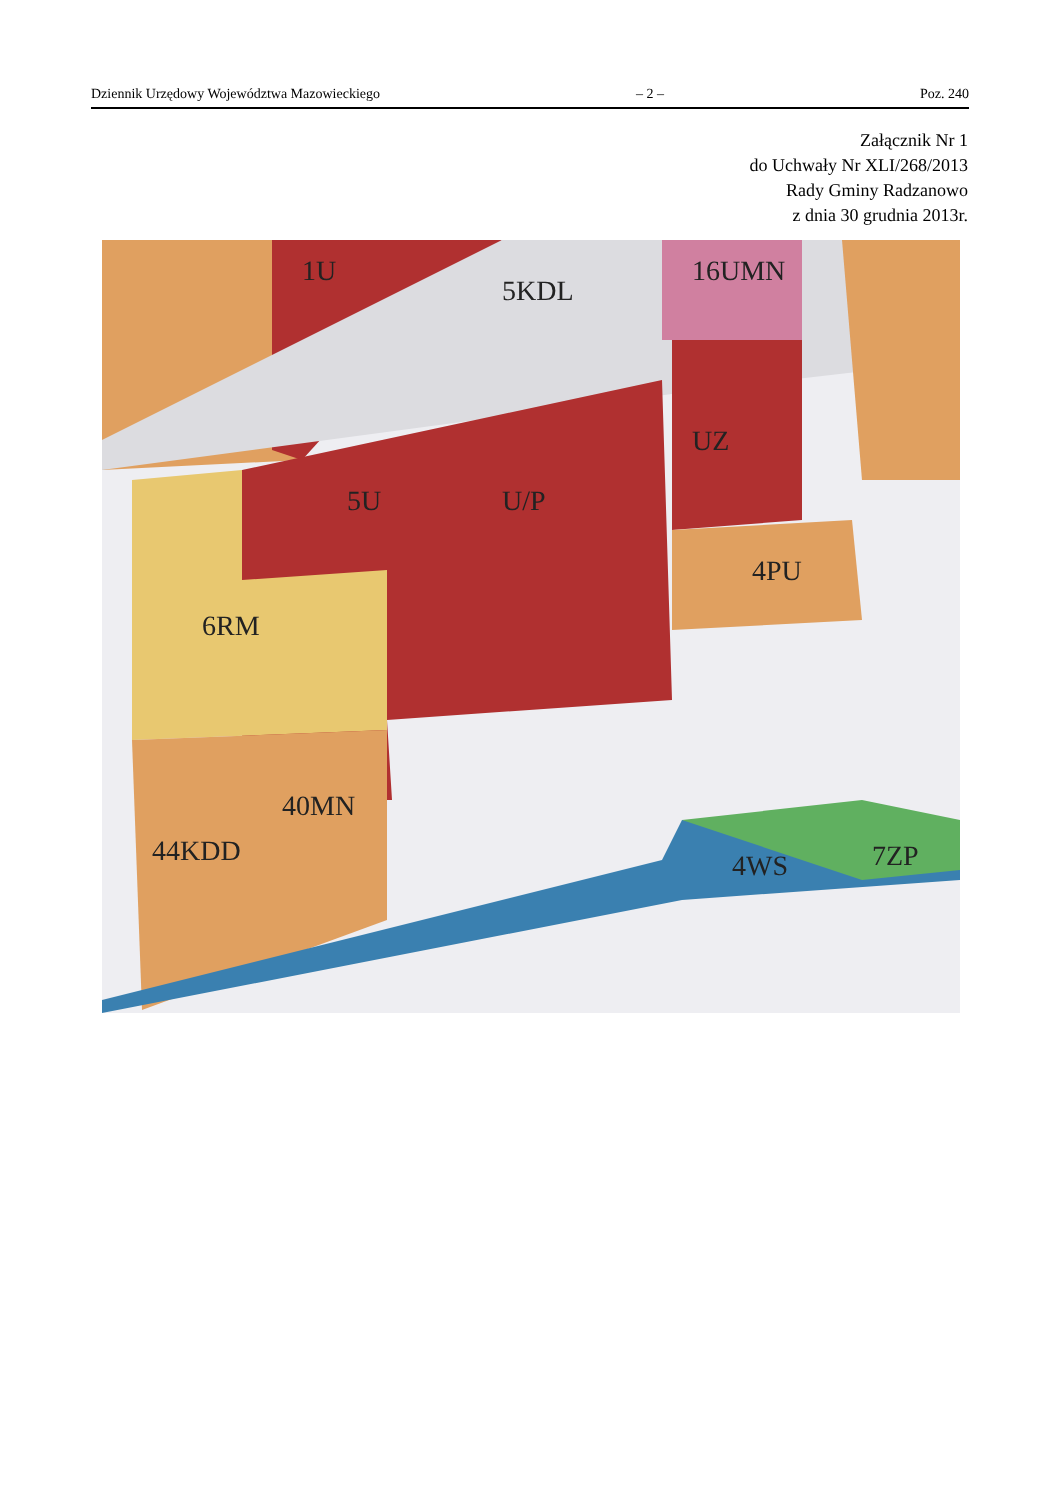Dziennik Urzędowy Województwa Mazowieckiego – 2 – Poz. 240
Załącznik Nr 1
do Uchwały Nr XLI/268/2013
Rady Gminy Radzanowo
z dnia 30 grudnia 2013r.
1U
5U
U/P
16UMN
UZ
4PU
6RM
40MN
44KDD
4WS
7ZP
5KDL